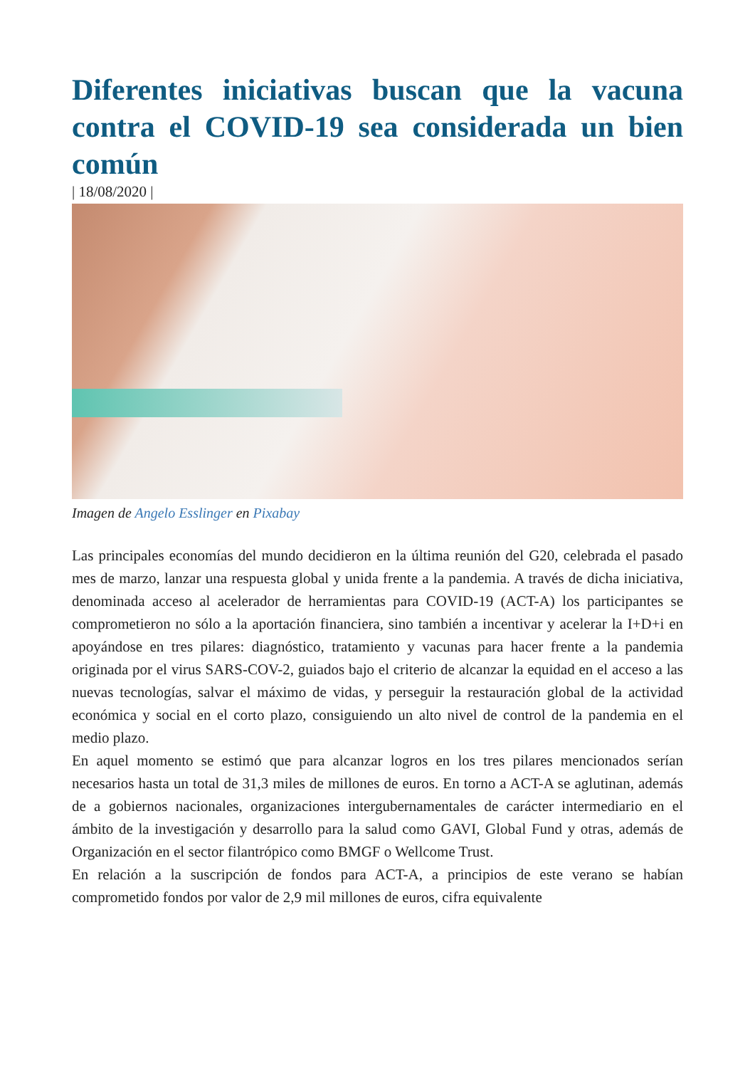Diferentes iniciativas buscan que la vacuna contra el COVID-19 sea considerada un bien común
| 18/08/2020 |
Imagen de Angelo Esslinger en Pixabay
Las principales economías del mundo decidieron en la última reunión del G20, celebrada el pasado mes de marzo, lanzar una respuesta global y unida frente a la pandemia. A través de dicha iniciativa, denominada acceso al acelerador de herramientas para COVID-19 (ACT-A) los participantes se comprometieron no sólo a la aportación financiera, sino también a incentivar y acelerar la I+D+i en apoyándose en tres pilares: diagnóstico, tratamiento y vacunas para hacer frente a la pandemia originada por el virus SARS-COV-2, guiados bajo el criterio de alcanzar la equidad en el acceso a las nuevas tecnologías, salvar el máximo de vidas, y perseguir la restauración global de la actividad económica y social en el corto plazo, consiguiendo un alto nivel de control de la pandemia en el medio plazo.
En aquel momento se estimó que para alcanzar logros en los tres pilares mencionados serían necesarios hasta un total de 31,3 miles de millones de euros. En torno a ACT-A se aglutinan, además de a gobiernos nacionales, organizaciones intergubernamentales de carácter intermediario en el ámbito de la investigación y desarrollo para la salud como GAVI, Global Fund y otras, además de Organización en el sector filantrópico como BMGF o Wellcome Trust.
En relación a la suscripción de fondos para ACT-A, a principios de este verano se habían comprometido fondos por valor de 2,9 mil millones de euros, cifra equivalente